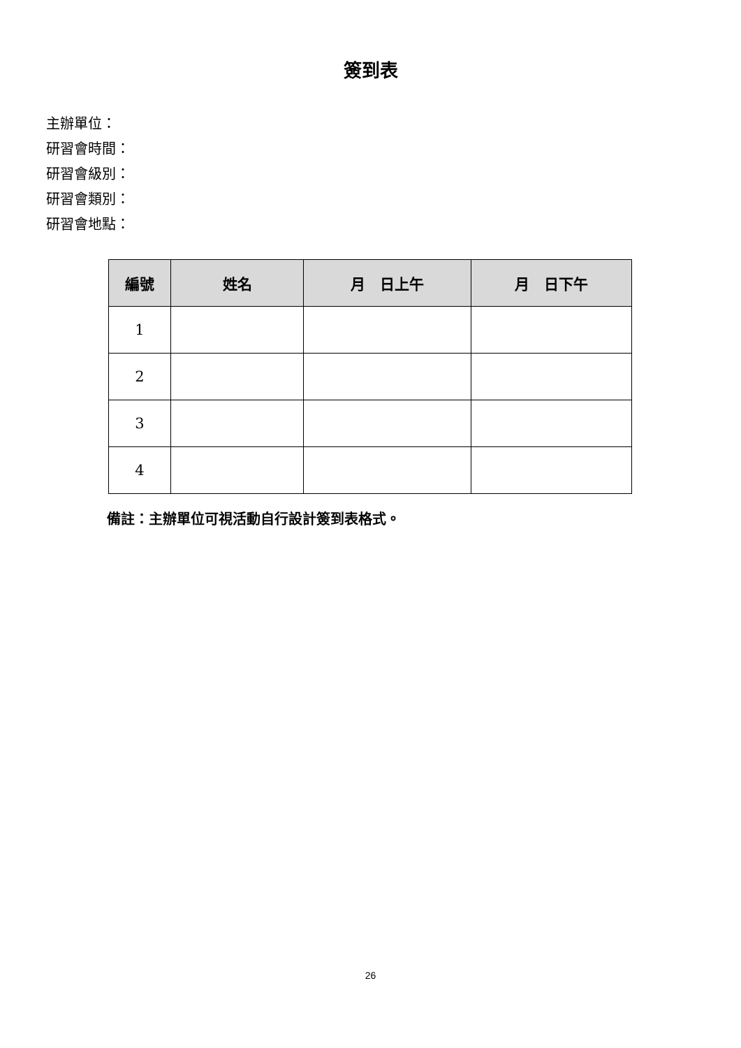簽到表
主辦單位：
研習會時間：
研習會級別：
研習會類別：
研習會地點：
| 編號 | 姓名 | 月 日上午 | 月 日下午 |
| --- | --- | --- | --- |
| 1 | | | |
| 2 | | | |
| 3 | | | |
| 4 | | | |
備註：主辦單位可視活動自行設計簽到表格式。
26